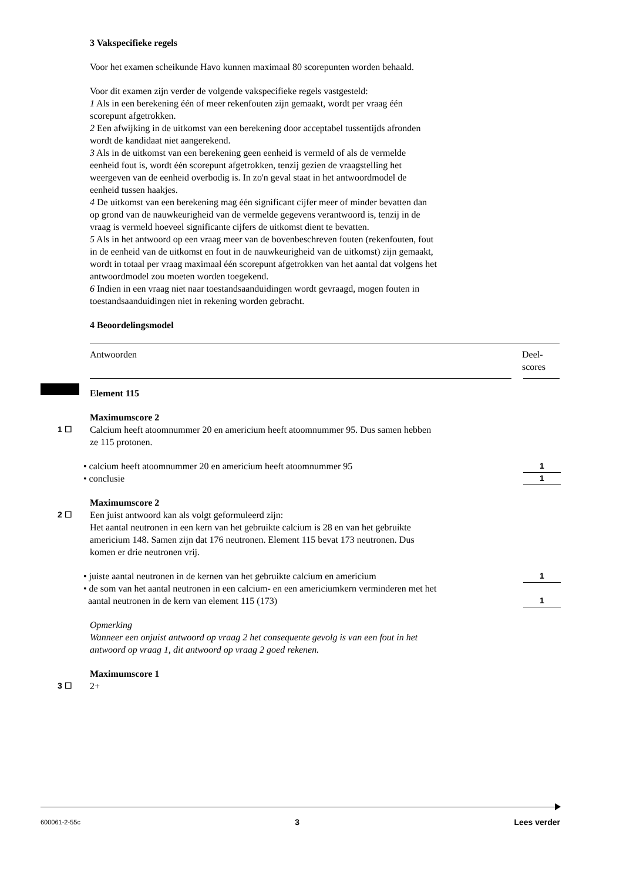3 Vakspecifieke regels
Voor het examen scheikunde Havo kunnen maximaal 80 scorepunten worden behaald.
Voor dit examen zijn verder de volgende vakspecifieke regels vastgesteld:
1 Als in een berekening één of meer rekenfouten zijn gemaakt, wordt per vraag één
scorepunt afgetrokken.
2 Een afwijking in de uitkomst van een berekening door acceptabel tussentijds afronden
wordt de kandidaat niet aangerekend.
3 Als in de uitkomst van een berekening geen eenheid is vermeld of als de vermelde
eenheid fout is, wordt één scorepunt afgetrokken, tenzij gezien de vraagstelling het
weergeven van de eenheid overbodig is. In zo'n geval staat in het antwoordmodel de
eenheid tussen haakjes.
4 De uitkomst van een berekening mag één significant cijfer meer of minder bevatten dan
op grond van de nauwkeurigheid van de vermelde gegevens verantwoord is, tenzij in de
vraag is vermeld hoeveel significante cijfers de uitkomst dient te bevatten.
5 Als in het antwoord op een vraag meer van de bovenbeschreven fouten (rekenfouten, fout
in de eenheid van de uitkomst en fout in de nauwkeurigheid van de uitkomst) zijn gemaakt,
wordt in totaal per vraag maximaal één scorepunt afgetrokken van het aantal dat volgens het
antwoordmodel zou moeten worden toegekend.
6 Indien in een vraag niet naar toestandsaanduidingen wordt gevraagd, mogen fouten in
toestandsaanduidingen niet in rekening worden gebracht.
4 Beoordelingsmodel
Antwoorden Deel-
scores
Element 115
Maximumscore 2
1 ☐ Calcium heeft atoomnummer 20 en americium heeft atoomnummer 95. Dus samen hebben
ze 115 protonen.
• calcium heeft atoomnummer 20 en americium heeft atoomnummer 95 1
• conclusie 1
Maximumscore 2
2 ☐ Een juist antwoord kan als volgt geformuleerd zijn:
Het aantal neutronen in een kern van het gebruikte calcium is 28 en van het gebruikte
americium 148. Samen zijn dat 176 neutronen. Element 115 bevat 173 neutronen. Dus
komen er drie neutronen vrij.
• juiste aantal neutronen in de kernen van het gebruikte calcium en americium 1
• de som van het aantal neutronen in een calcium- en een americiumkern verminderen met het
aantal neutronen in de kern van element 115 (173)
1
Opmerking
Wanneer een onjuist antwoord op vraag 2 het consequente gevolg is van een fout in het
antwoord op vraag 1, dit antwoord op vraag 2 goed rekenen.
Maximumscore 1
3 ☐ 2+
600061-2-55c 3 Lees verder